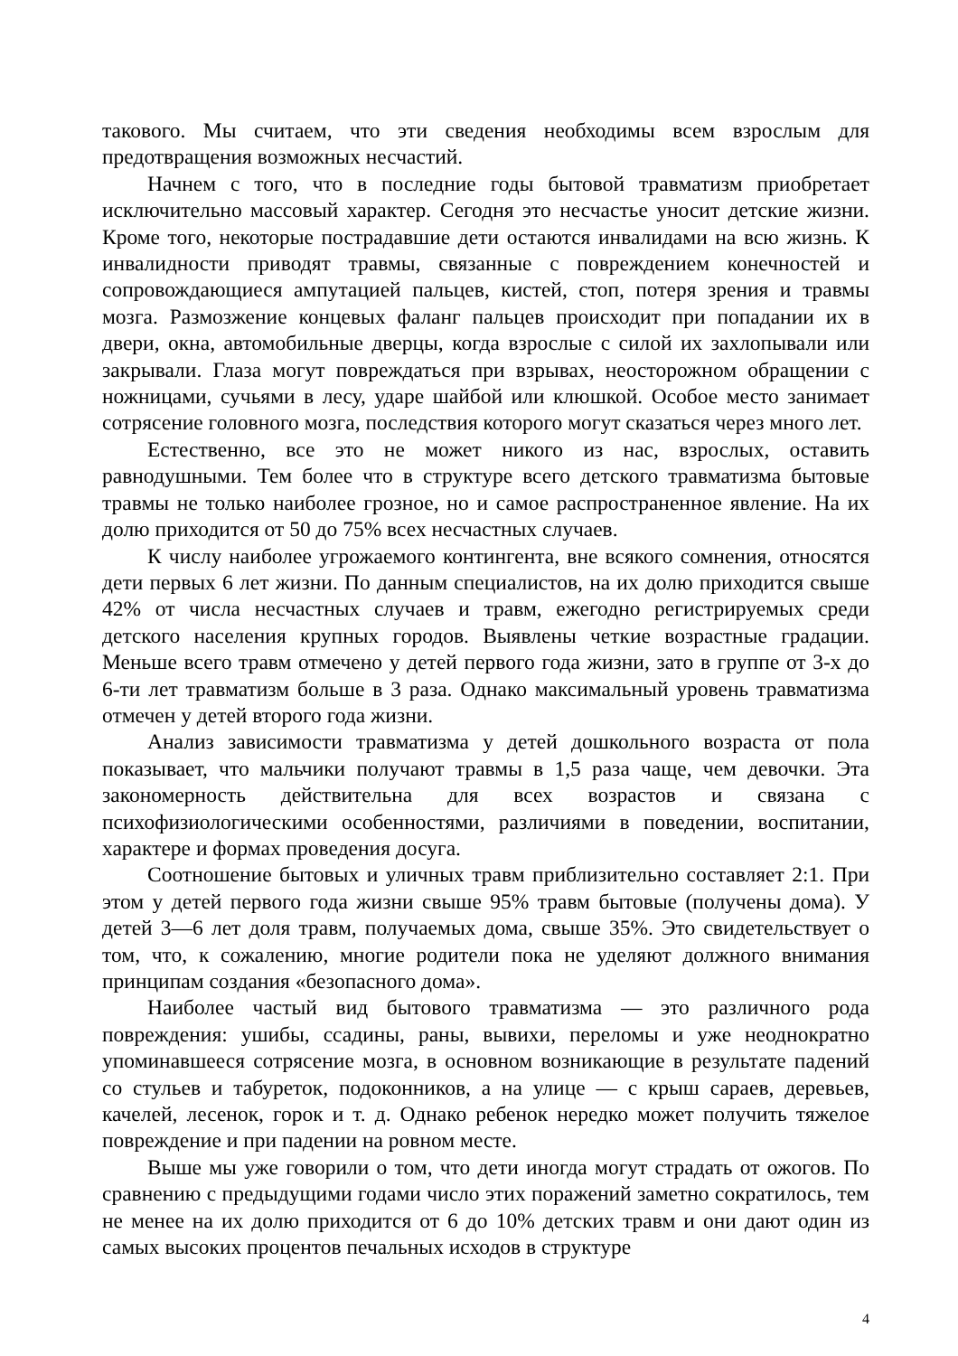такового. Мы считаем, что эти сведения необходимы всем взрослым для предотвращения возможных несчастий.
Начнем с того, что в последние годы бытовой травматизм приобретает исключительно массовый характер. Сегодня это несчастье уносит детские жизни. Кроме того, некоторые пострадавшие дети остаются инвалидами на всю жизнь. К инвалидности приводят травмы, связанные с повреждением конечностей и сопровождающиеся ампутацией пальцев, кистей, стоп, потеря зрения и травмы мозга. Размозжение концевых фаланг пальцев происходит при попадании их в двери, окна, автомобильные дверцы, когда взрослые с силой их захлопывали или закрывали. Глаза могут повреждаться при взрывах, неосторожном обращении с ножницами, сучьями в лесу, ударе шайбой или клюшкой. Особое место занимает сотрясение головного мозга, последствия которого могут сказаться через много лет.
Естественно, все это не может никого из нас, взрослых, оставить равнодушными. Тем более что в структуре всего детского травматизма бытовые травмы не только наиболее грозное, но и самое распространенное явление. На их долю приходится от 50 до 75% всех несчастных случаев.
К числу наиболее угрожаемого контингента, вне всякого сомнения, относятся дети первых 6 лет жизни. По данным специалистов, на их долю приходится свыше 42% от числа несчастных случаев и травм, ежегодно регистрируемых среди детского населения крупных городов. Выявлены четкие возрастные градации. Меньше всего травм отмечено у детей первого года жизни, зато в группе от 3-х до 6-ти лет травматизм больше в 3 раза. Однако максимальный уровень травматизма отмечен у детей второго года жизни.
Анализ зависимости травматизма у детей дошкольного возраста от пола показывает, что мальчики получают травмы в 1,5 раза чаще, чем девочки. Эта закономерность действительна для всех возрастов и связана с психофизиологическими особенностями, различиями в поведении, воспитании, характере и формах проведения досуга.
Соотношение бытовых и уличных травм приблизительно составляет 2:1. При этом у детей первого года жизни свыше 95% травм бытовые (получены дома). У детей 3—6 лет доля травм, получаемых дома, свыше 35%. Это свидетельствует о том, что, к сожалению, многие родители пока не уделяют должного внимания принципам создания «безопасного дома».
Наиболее частый вид бытового травматизма — это различного рода повреждения: ушибы, ссадины, раны, вывихи, переломы и уже неоднократно упоминавшееся сотрясение мозга, в основном возникающие в результате падений со стульев и табуреток, подоконников, а на улице — с крыш сараев, деревьев, качелей, лесенок, горок и т. д. Однако ребенок нередко может получить тяжелое повреждение и при падении на ровном месте.
Выше мы уже говорили о том, что дети иногда могут страдать от ожогов. По сравнению с предыдущими годами число этих поражений заметно сократилось, тем не менее на их долю приходится от 6 до 10% детских травм и они дают один из самых высоких процентов печальных исходов в структуре
4